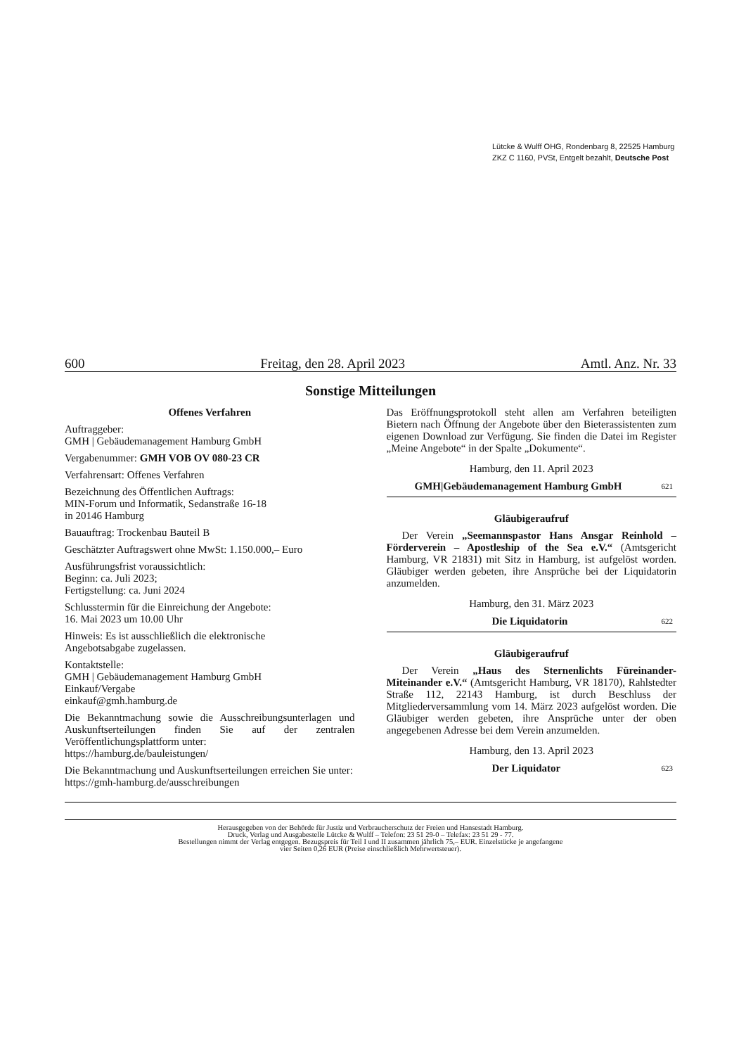Lütcke & Wulff OHG, Rondenbarg 8, 22525 Hamburg
ZKZ C 1160, PVSt, Entgelt bezahlt, Deutsche Post
600 Freitag, den 28. April 2023 Amtl. Anz. Nr. 33
Sonstige Mitteilungen
Offenes Verfahren
Auftraggeber:
GMH | Gebäudemanagement Hamburg GmbH
Vergabenummer: GMH VOB OV 080-23 CR
Verfahrensart: Offenes Verfahren
Bezeichnung des Öffentlichen Auftrags:
MIN-Forum und Informatik, Sedanstraße 16-18
in 20146 Hamburg
Bauauftrag: Trockenbau Bauteil B
Geschätzter Auftragswert ohne MwSt: 1.150.000,– Euro
Ausführungsfrist voraussichtlich:
Beginn: ca. Juli 2023;
Fertigstellung: ca. Juni 2024
Schlusstermin für die Einreichung der Angebote:
16. Mai 2023 um 10.00 Uhr
Hinweis: Es ist ausschließlich die elektronische
Angebotsabgabe zugelassen.
Kontaktstelle:
GMH | Gebäudemanagement Hamburg GmbH
Einkauf/Vergabe
einkauf@gmh.hamburg.de
Die Bekanntmachung sowie die Ausschreibungsunterlagen und Auskunftserteilungen finden Sie auf der zentralen Veröffentlichungsplattform unter:
https://hamburg.de/bauleistungen/
Die Bekanntmachung und Auskunftserteilungen erreichen Sie unter:
https://gmh-hamburg.de/ausschreibungen
Das Eröffnungsprotokoll steht allen am Verfahren beteiligten Bietern nach Öffnung der Angebote über den Bieterassistenten zum eigenen Download zur Verfügung. Sie finden die Datei im Register „Meine Angebote“ in der Spalte „Dokumente“.
Hamburg, den 11. April 2023
GMH|Gebäudemanagement Hamburg GmbH 621
Gläubigeraufruf
Der Verein „Seemannspastor Hans Ansgar Reinhold – Förderverein – Apostleship of the Sea e.V.“ (Amtsgericht Hamburg, VR 21831) mit Sitz in Hamburg, ist aufgelöst worden. Gläubiger werden gebeten, ihre Ansprüche bei der Liquidatorin anzumelden.
Hamburg, den 31. März 2023
Die Liquidatorin 622
Gläubigeraufruf
Der Verein „Haus des Sternenlichts Füreinander-Miteinander e.V.“ (Amtsgericht Hamburg, VR 18170), Rahlstedter Straße 112, 22143 Hamburg, ist durch Beschluss der Mitgliederversammlung vom 14. März 2023 aufgelöst worden. Die Gläubiger werden gebeten, ihre Ansprüche unter der oben angegebenen Adresse bei dem Verein anzumelden.
Hamburg, den 13. April 2023
Der Liquidator 623
Herausgegeben von der Behörde für Justiz und Verbraucherschutz der Freien und Hansestadt Hamburg.
Druck, Verlag und Ausgabestelle Lütcke & Wulff – Telefon: 23 51 29-0 – Telefax: 23 51 29 - 77.
Bestellungen nimmt der Verlag entgegen. Bezugspreis für Teil I und II zusammen jährlich 75,– EUR. Einzelstücke je angefangene
vier Seiten 0,26 EUR (Preise einschließlich Mehrwertsteuer).